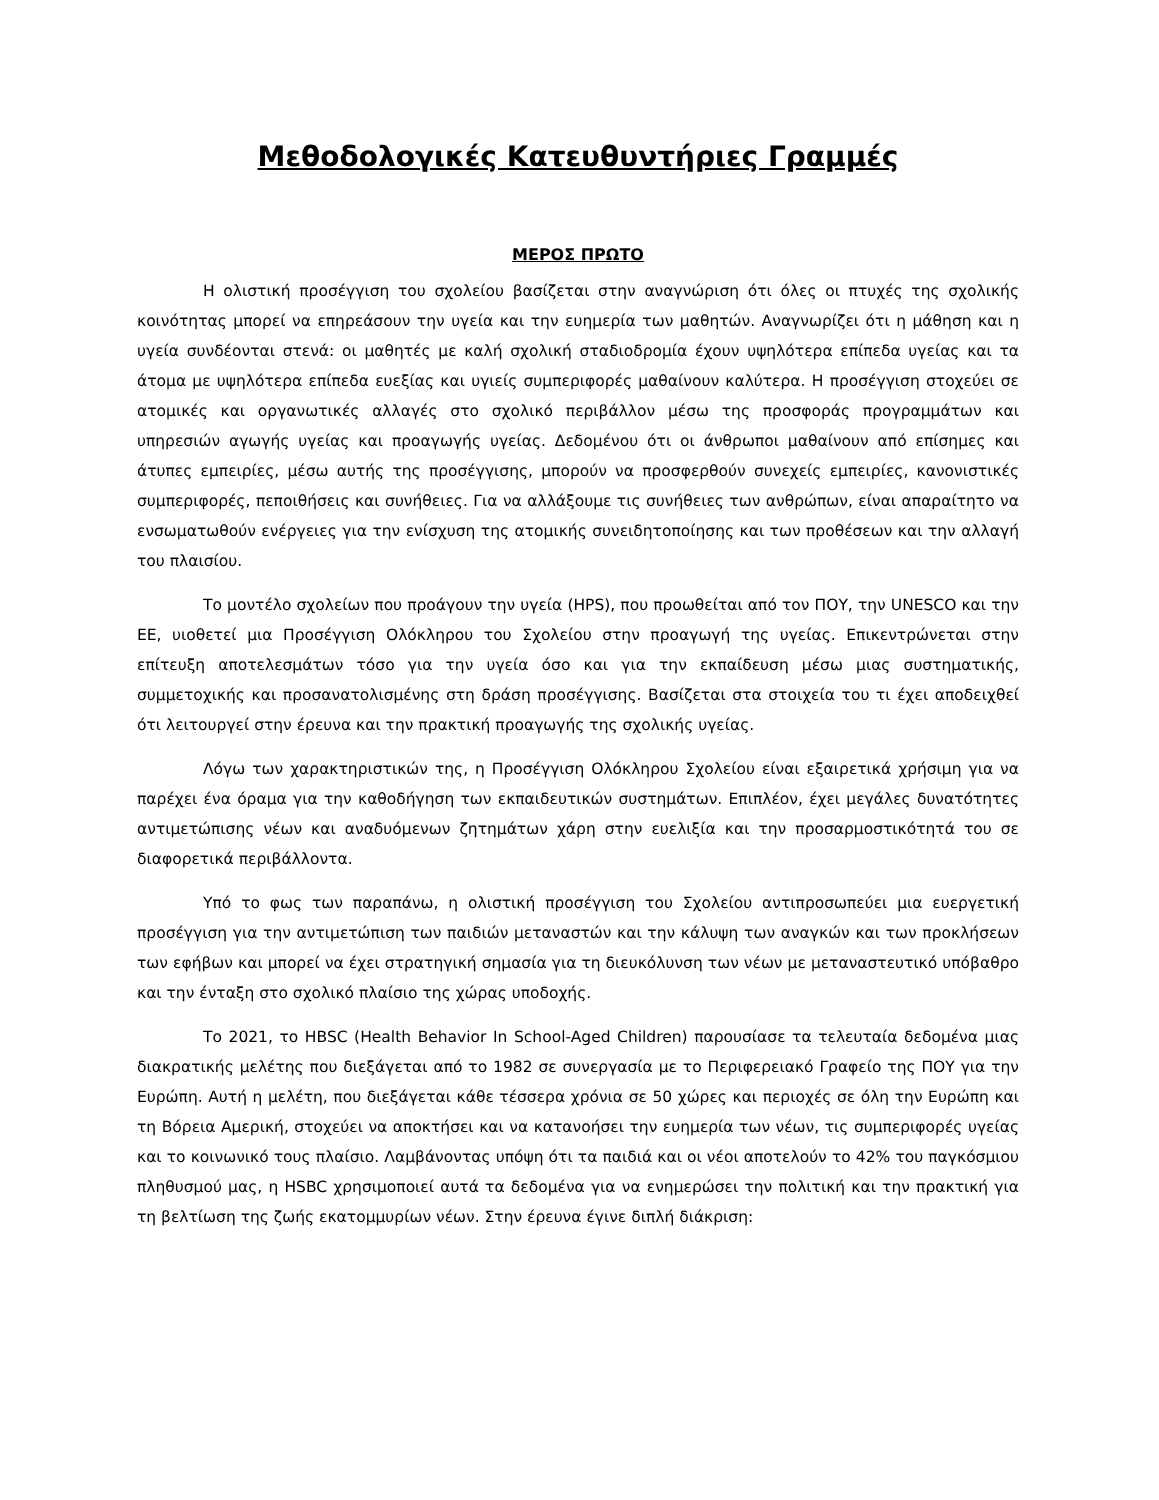Μεθοδολογικές Κατευθυντήριες Γραμμές
ΜΕΡΟΣ ΠΡΩΤΟ
Η ολιστική προσέγγιση του σχολείου βασίζεται στην αναγνώριση ότι όλες οι πτυχές της σχολικής κοινότητας μπορεί να επηρεάσουν την υγεία και την ευημερία των μαθητών. Αναγνωρίζει ότι η μάθηση και η υγεία συνδέονται στενά: οι μαθητές με καλή σχολική σταδιοδρομία έχουν υψηλότερα επίπεδα υγείας και τα άτομα με υψηλότερα επίπεδα ευεξίας και υγιείς συμπεριφορές μαθαίνουν καλύτερα. Η προσέγγιση στοχεύει σε ατομικές και οργανωτικές αλλαγές στο σχολικό περιβάλλον μέσω της προσφοράς προγραμμάτων και υπηρεσιών αγωγής υγείας και προαγωγής υγείας. Δεδομένου ότι οι άνθρωποι μαθαίνουν από επίσημες και άτυπες εμπειρίες, μέσω αυτής της προσέγγισης, μπορούν να προσφερθούν συνεχείς εμπειρίες, κανονιστικές συμπεριφορές, πεποιθήσεις και συνήθειες. Για να αλλάξουμε τις συνήθειες των ανθρώπων, είναι απαραίτητο να ενσωματωθούν ενέργειες για την ενίσχυση της ατομικής συνειδητοποίησης και των προθέσεων και την αλλαγή του πλαισίου.
Το μοντέλο σχολείων που προάγουν την υγεία (HPS), που προωθείται από τον ΠΟΥ, την UNESCO και την ΕΕ, υιοθετεί μια Προσέγγιση Ολόκληρου του Σχολείου στην προαγωγή της υγείας. Επικεντρώνεται στην επίτευξη αποτελεσμάτων τόσο για την υγεία όσο και για την εκπαίδευση μέσω μιας συστηματικής, συμμετοχικής και προσανατολισμένης στη δράση προσέγγισης. Βασίζεται στα στοιχεία του τι έχει αποδειχθεί ότι λειτουργεί στην έρευνα και την πρακτική προαγωγής της σχολικής υγείας.
Λόγω των χαρακτηριστικών της, η Προσέγγιση Ολόκληρου Σχολείου είναι εξαιρετικά χρήσιμη για να παρέχει ένα όραμα για την καθοδήγηση των εκπαιδευτικών συστημάτων. Επιπλέον, έχει μεγάλες δυνατότητες αντιμετώπισης νέων και αναδυόμενων ζητημάτων χάρη στην ευελιξία και την προσαρμοστικότητά του σε διαφορετικά περιβάλλοντα.
Υπό το φως των παραπάνω, η ολιστική προσέγγιση του Σχολείου αντιπροσωπεύει μια ευεργετική προσέγγιση για την αντιμετώπιση των παιδιών μεταναστών και την κάλυψη των αναγκών και των προκλήσεων των εφήβων και μπορεί να έχει στρατηγική σημασία για τη διευκόλυνση των νέων με μεταναστευτικό υπόβαθρο και την ένταξη στο σχολικό πλαίσιο της χώρας υποδοχής.
Το 2021, το HBSC (Health Behavior In School-Aged Children) παρουσίασε τα τελευταία δεδομένα μιας διακρατικής μελέτης που διεξάγεται από το 1982 σε συνεργασία με το Περιφερειακό Γραφείο της ΠΟΥ για την Ευρώπη. Αυτή η μελέτη, που διεξάγεται κάθε τέσσερα χρόνια σε 50 χώρες και περιοχές σε όλη την Ευρώπη και τη Βόρεια Αμερική, στοχεύει να αποκτήσει και να κατανοήσει την ευημερία των νέων, τις συμπεριφορές υγείας και το κοινωνικό τους πλαίσιο. Λαμβάνοντας υπόψη ότι τα παιδιά και οι νέοι αποτελούν το 42% του παγκόσμιου πληθυσμού μας, η HSBC χρησιμοποιεί αυτά τα δεδομένα για να ενημερώσει την πολιτική και την πρακτική για τη βελτίωση της ζωής εκατομμυρίων νέων. Στην έρευνα έγινε διπλή διάκριση: